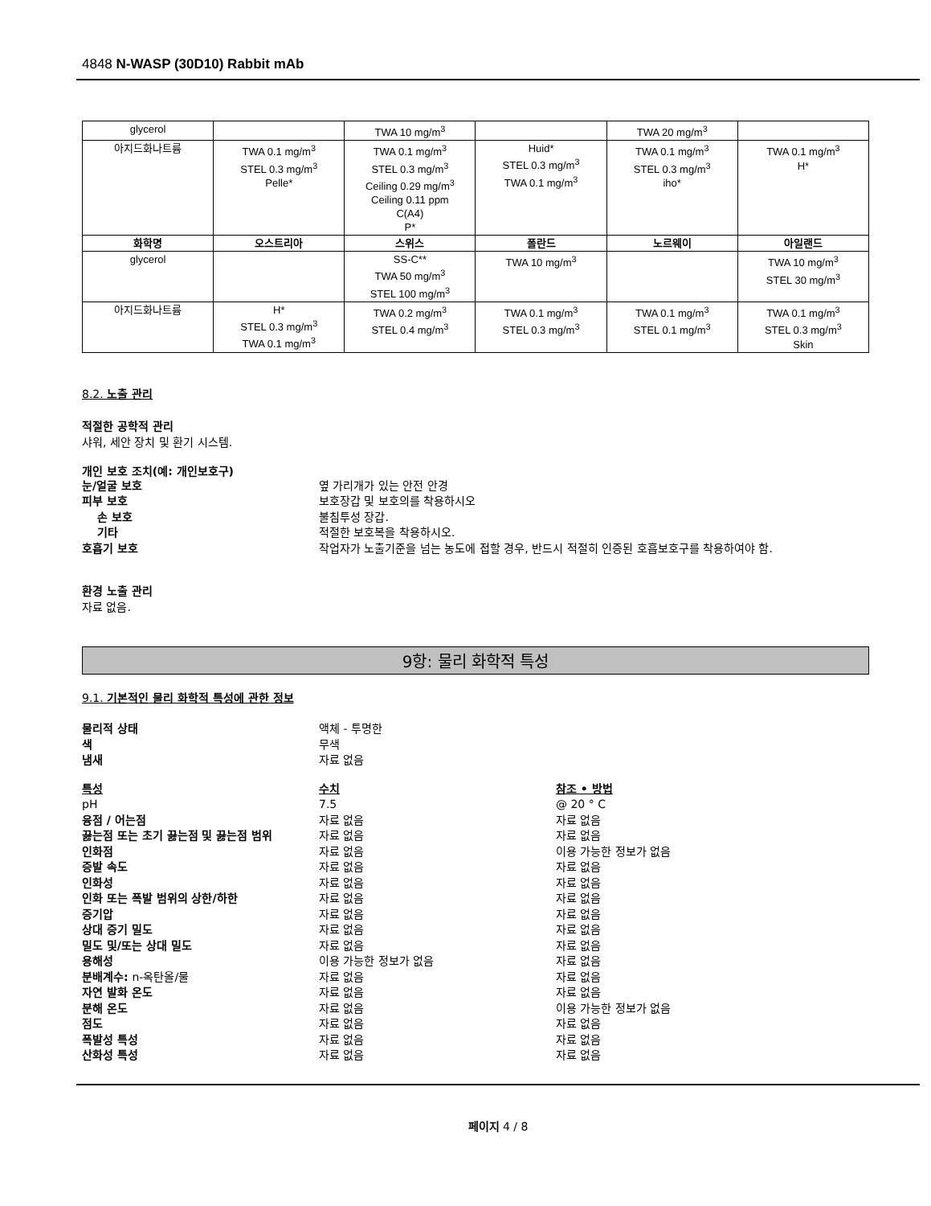4848 N-WASP (30D10) Rabbit mAb
| glycerol | | TWA 10 mg/m<sup>3</sup> | | TWA 20 mg/m<sup>3</sup> | |
| 아지드화나트륨 | TWA 0.1 mg/m<sup>3</sup> STEL 0.3 mg/m<sup>3</sup> Pelle* | TWA 0.1 mg/m<sup>3</sup> STEL 0.3 mg/m<sup>3</sup> Ceiling 0.29 mg/m<sup>3</sup> Ceiling 0.11 ppm C(A4) P* | Huid* STEL 0.3 mg/m<sup>3</sup> TWA 0.1 mg/m<sup>3</sup> | TWA 0.1 mg/m<sup>3</sup> STEL 0.3 mg/m<sup>3</sup> iho* | TWA 0.1 mg/m<sup>3</sup> H* |
| 화학명 | 오스트리아 | 스위스 | 폴란드 | 노르웨이 | 아일랜드 |
| glycerol | | SS-C** TWA 50 mg/m<sup>3</sup> STEL 100 mg/m<sup>3</sup> | TWA 10 mg/m<sup>3</sup> | | TWA 10 mg/m<sup>3</sup> STEL 30 mg/m<sup>3</sup> |
| 아지드화나트륨 | H* STEL 0.3 mg/m<sup>3</sup> TWA 0.1 mg/m<sup>3</sup> | TWA 0.2 mg/m<sup>3</sup> STEL 0.4 mg/m<sup>3</sup> | TWA 0.1 mg/m<sup>3</sup> STEL 0.3 mg/m<sup>3</sup> | TWA 0.1 mg/m<sup>3</sup> STEL 0.1 mg/m<sup>3</sup> | TWA 0.1 mg/m<sup>3</sup> STEL 0.3 mg/m<sup>3</sup> Skin |
8.2. 노출 관리
적절한 공학적 관리
샤워, 세안 장치 및 환기 시스템.
개인 보호 조치(예: 개인보호구)
눈/얼굴 보호 옆 가리개가 있는 안전 안경
피부 보호 보호장갑 및 보호의를 착용하시오
손 보호 불침투성 장갑.
기타 적절한 보호복을 착용하시오.
호흡기 보호 작업자가 노출기준을 넘는 농도에 접할 경우, 반드시 적절히 인증된 호흡보호구를 착용하여야 함.
환경 노출 관리
자료 없음.
9항: 물리 화학적 특성
9.1. 기본적인 물리 화학적 특성에 관한 정보
물리적 상태 액체 - 투명한
색 무색
냄새 자료 없음
특성 수치 참조 • 방법
pH 7.5 @ 20 ° C
융점 / 어는점 자료 없음 자료 없음
끓는점 또는 초기 끓는점 및 끓는점 범위 자료 없음 자료 없음
인화점 자료 없음 이용 가능한 정보가 없음
증발 속도 자료 없음 자료 없음
인화성 자료 없음 자료 없음
인화 또는 폭발 범위의 상한/하한 자료 없음 자료 없음
증기압 자료 없음 자료 없음
상대 증기 밀도 자료 없음 자료 없음
밀도 및/또는 상대 밀도 자료 없음 자료 없음
용해성 이용 가능한 정보가 없음 자료 없음
분배계수: n-옥탄올/물 자료 없음 자료 없음
자연 발화 온도 자료 없음 자료 없음
분해 온도 자료 없음 이용 가능한 정보가 없음
점도 자료 없음 자료 없음
폭발성 특성 자료 없음 자료 없음
산화성 특성 자료 없음 자료 없음
페이지 4 / 8